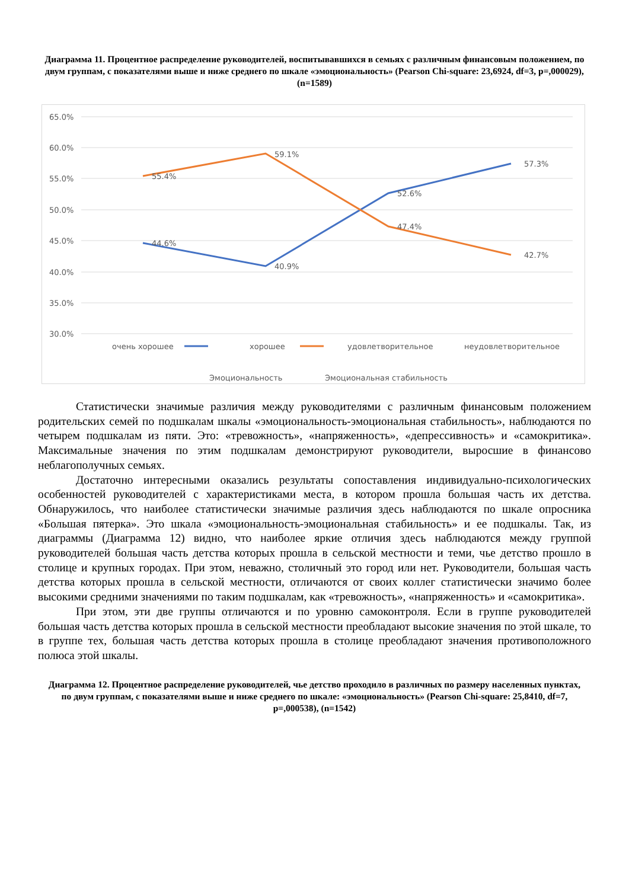Диаграмма 11. Процентное распределение руководителей, воспитывавшихся в семьях с различным финансовым положением, по двум группам, с показателями выше и ниже среднего по шкале «эмоциональность» (Pearson Chi-square: 23,6924, df=3, p=,000029), (n=1589)
65.0%
60.0%
55.0%
50.0%
45.0%
40.0%
35.0%
30.0%
44.6%
40.9%
52.6%
57.3%
55.4%
59.1%
47.4%
42.7%
очень хорошее
хорошее
удовлетворительное
неудовлетворительное
Эмоциональность
Эмоциональная стабильность
Статистически значимые различия между руководителями с различным финансовым положением родительских семей по подшкалам шкалы «эмоциональность-эмоциональная стабильность», наблюдаются по четырем подшкалам из пяти. Это: «тревожность», «напряженность», «депрессивность» и «самокритика». Максимальные значения по этим подшкалам демонстрируют руководители, выросшие в финансово неблагополучных семьях.
Достаточно интересными оказались результаты сопоставления индивидуально-психологических особенностей руководителей с характеристиками места, в котором прошла большая часть их детства. Обнаружилось, что наиболее статистически значимые различия здесь наблюдаются по шкале опросника «Большая пятерка». Это шкала «эмоциональность-эмоциональная стабильность» и ее подшкалы. Так, из диаграммы (Диаграмма 12) видно, что наиболее яркие отличия здесь наблюдаются между группой руководителей большая часть детства которых прошла в сельской местности и теми, чье детство прошло в столице и крупных городах. При этом, неважно, столичный это город или нет. Руководители, большая часть детства которых прошла в сельской местности, отличаются от своих коллег статистически значимо более высокими средними значениями по таким подшкалам, как «тревожность», «напряженность» и «самокритика».
При этом, эти две группы отличаются и по уровню самоконтроля. Если в группе руководителей большая часть детства которых прошла в сельской местности преобладают высокие значения по этой шкале, то в группе тех, большая часть детства которых прошла в столице преобладают значения противоположного полюса этой шкалы.
Диаграмма 12. Процентное распределение руководителей, чье детство проходило в различных по размеру населенных пунктах, по двум группам, с показателями выше и ниже среднего по шкале: «эмоциональность» (Pearson Chi-square: 25,8410, df=7, p=,000538), (n=1542)